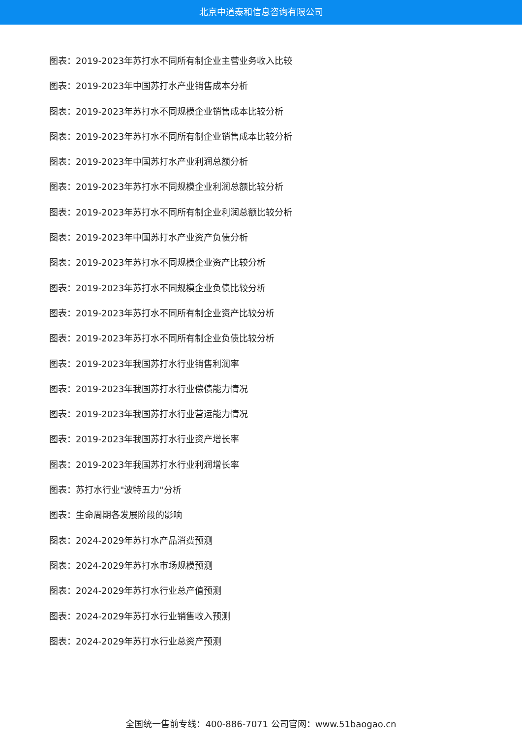北京中道泰和信息咨询有限公司
图表：2019-2023年苏打水不同所有制企业主营业务收入比较
图表：2019-2023年中国苏打水产业销售成本分析
图表：2019-2023年苏打水不同规模企业销售成本比较分析
图表：2019-2023年苏打水不同所有制企业销售成本比较分析
图表：2019-2023年中国苏打水产业利润总额分析
图表：2019-2023年苏打水不同规模企业利润总额比较分析
图表：2019-2023年苏打水不同所有制企业利润总额比较分析
图表：2019-2023年中国苏打水产业资产负债分析
图表：2019-2023年苏打水不同规模企业资产比较分析
图表：2019-2023年苏打水不同规模企业负债比较分析
图表：2019-2023年苏打水不同所有制企业资产比较分析
图表：2019-2023年苏打水不同所有制企业负债比较分析
图表：2019-2023年我国苏打水行业销售利润率
图表：2019-2023年我国苏打水行业偿债能力情况
图表：2019-2023年我国苏打水行业营运能力情况
图表：2019-2023年我国苏打水行业资产增长率
图表：2019-2023年我国苏打水行业利润增长率
图表：苏打水行业"波特五力"分析
图表：生命周期各发展阶段的影响
图表：2024-2029年苏打水产品消费预测
图表：2024-2029年苏打水市场规模预测
图表：2024-2029年苏打水行业总产值预测
图表：2024-2029年苏打水行业销售收入预测
图表：2024-2029年苏打水行业总资产预测
全国统一售前专线：400-886-7071 公司官网：www.51baogao.cn